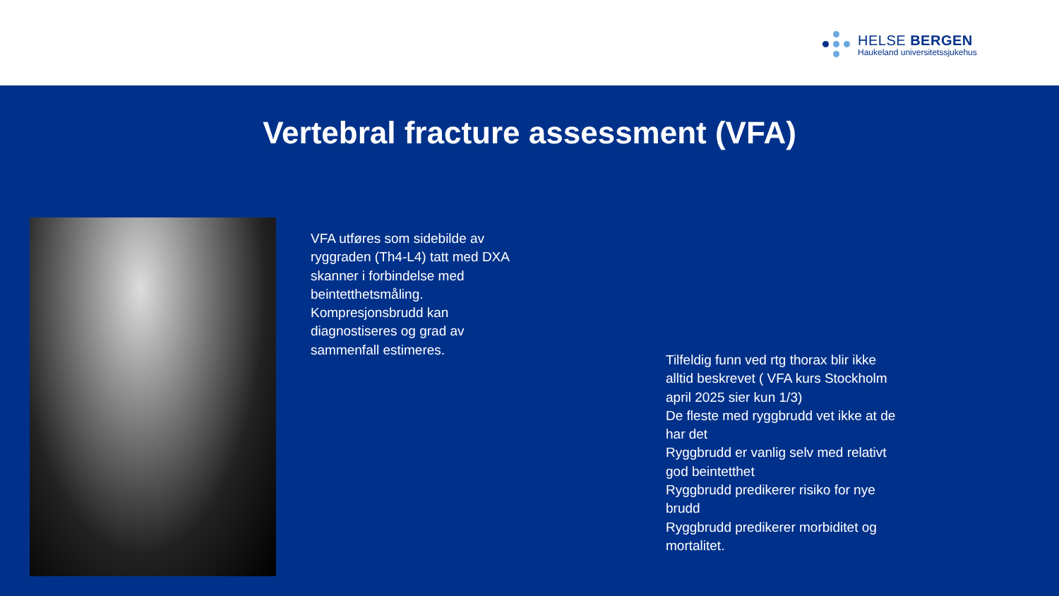HELSE BERGEN
Haukeland universitetssjukehus
Vertebral fracture assessment (VFA)
VFA utføres som sidebilde av ryggraden (Th4-L4) tatt med DXA skanner i forbindelse med beintetthetsmåling. Kompresjonsbrudd kan diagnostiseres og grad av sammenfall estimeres.
Tilfeldig funn ved rtg thorax blir ikke alltid beskrevet ( VFA kurs Stockholm april 2025 sier kun 1/3)
De fleste med ryggbrudd vet ikke at de har det
Ryggbrudd er vanlig selv med relativt god beintetthet
Ryggbrudd predikerer risiko for nye brudd
Ryggbrudd predikerer morbiditet og mortalitet.